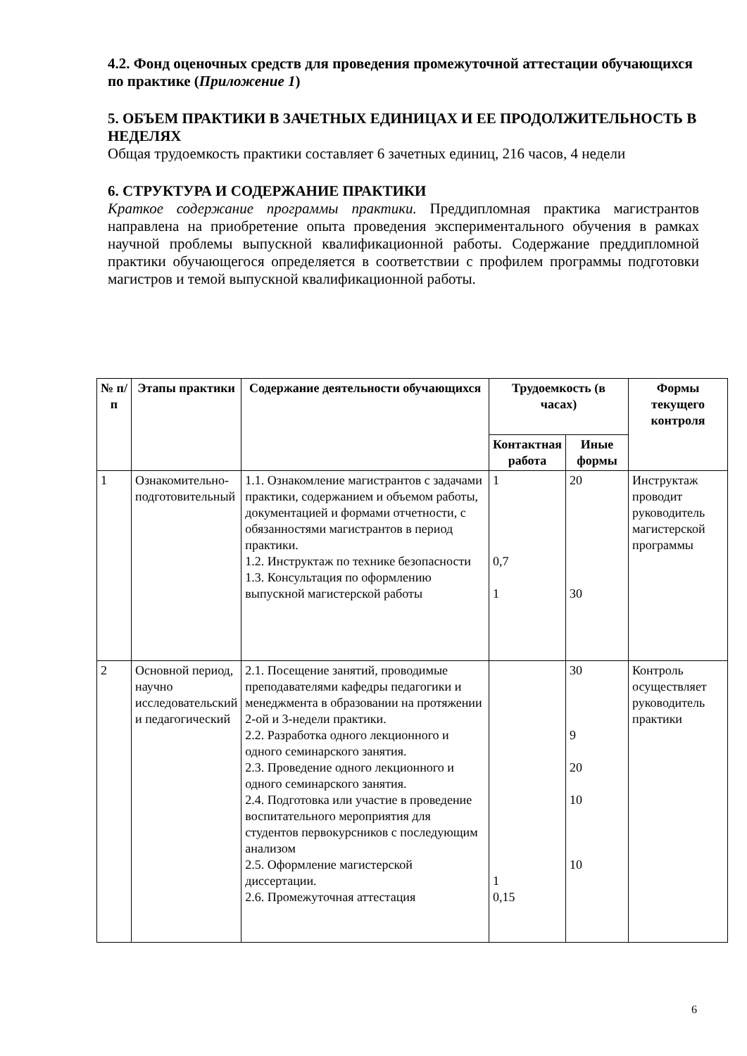4.2. Фонд оценочных средств для проведения промежуточной аттестации обучающихся по практике (Приложение 1)
5. ОБЪЕМ ПРАКТИКИ В ЗАЧЕТНЫХ ЕДИНИЦАХ И ЕЕ ПРОДОЛЖИТЕЛЬНОСТЬ В НЕДЕЛЯХ
Общая трудоемкость практики составляет 6 зачетных единиц, 216 часов, 4 недели
6. СТРУКТУРА И СОДЕРЖАНИЕ ПРАКТИКИ
Краткое содержание программы практики. Преддипломная практика магистрантов направлена на приобретение опыта проведения экспериментального обучения в рамках научной проблемы выпускной квалификационной работы. Содержание преддипломной практики обучающегося определяется в соответствии с профилем программы подготовки магистров и темой выпускной квалификационной работы.
| № п/п | Этапы практики | Содержание деятельности обучающихся | Трудоемкость (в часах) | | Формы текущего контроля |
| --- | --- | --- | --- | --- | --- |
| | | | Контактная работа | Иные формы | |
| 1 | Ознакомительно-подготовительный | 1.1. Ознакомление магистрантов с задачами практики, содержанием и объемом работы, документацией и формами отчетности, с обязанностями магистрантов в период практики. 1.2. Инструктаж по технике безопасности 1.3. Консультация по оформлению выпускной магистерской работы | 1 0,7 1 | 20 30 | Инструктаж проводит руководитель магистерской программы |
| 2 | Основной период, научно исследовательский и педагогический | 2.1. Посещение занятий, проводимые преподавателями кафедры педагогики и менеджмента в образовании на протяжении 2-ой и 3-недели практики. 2.2. Разработка одного лекционного и одного семинарского занятия. 2.3. Проведение одного лекционного и одного семинарского занятия. 2.4. Подготовка или участие в проведение воспитательного мероприятия для студентов первокурсников с последующим анализом 2.5. Оформление магистерской диссертации. 2.6. Промежуточная аттестация | 1 0,15 | 30 9 20 10 10 | Контроль осуществляет руководитель практики |
6